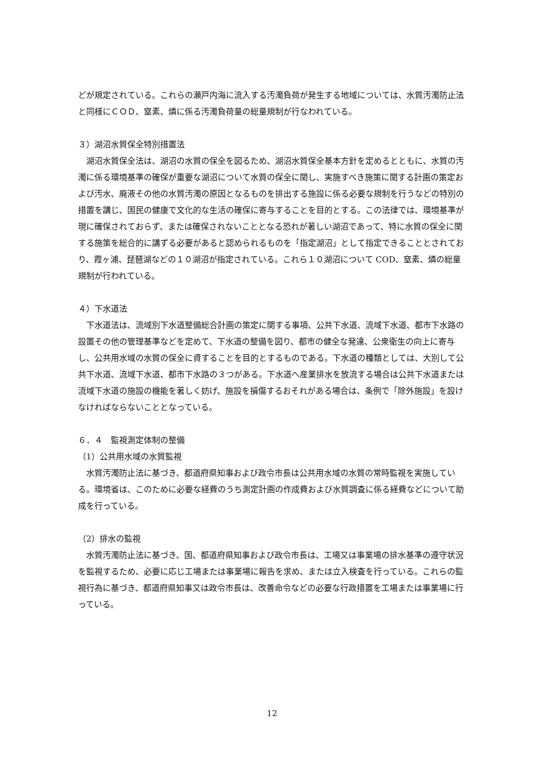どが規定されている。これらの瀬戸内海に流入する汚濁負荷が発生する地域については、水質汚濁防止法と同様にＣＯＤ、窒素、燐に係る汚濁負荷量の総量規制が行なわれている。
３）湖沼水質保全特別措置法
湖沼水質保全法は、湖沼の水質の保全を図るため、湖沼水質保全基本方針を定めるとともに、水質の汚濁に係る環境基準の確保が重要な湖沼について水質の保全に関し、実施すべき施策に関する計画の策定および汚水、廃液その他の水質汚濁の原因となるものを排出する施設に係る必要な規制を行うなどの特別の措置を講じ、国民の健康で文化的な生活の確保に寄与することを目的とする。この法律では、環境基準が現に確保されておらず、または確保されないこととなる恐れが著しい湖沼であって、特に水質の保全に関する施策を総合的に講ずる必要があると認められるものを「指定湖沼」として指定できることとされており、霞ヶ浦、琵琶湖などの１０湖沼が指定されている。これら１０湖沼について COD、窒素、燐の総量規制が行われている。
４）下水道法
下水道法は、流域別下水道整備総合計画の策定に関する事項、公共下水道、流域下水道、都市下水路の設置その他の管理基準などを定めて、下水道の整備を図り、都市の健全な発達、公衆衛生の向上に寄与し、公共用水域の水質の保全に資することを目的とするものである。下水道の種類としては、大別して公共下水道、流域下水道、都市下水路の３つがある。下水道へ産業排水を放流する場合は公共下水道または流域下水道の施設の機能を著しく妨げ、施設を損傷するおそれがある場合は、条例で「除外施設」を設けなければならないこととなっている。
６．４　監視測定体制の整備
（1）公共用水域の水質監視
水質汚濁防止法に基づき、都道府県知事および政令市長は公共用水域の水質の常時監視を実施している。環境省は、このために必要な経費のうち測定計画の作成費および水質調査に係る経費などについて助成を行っている。
（2）排水の監視
水質汚濁防止法に基づき、国、都道府県知事および政令市長は、工場又は事業場の排水基準の遵守状況を監視するため、必要に応じ工場または事業場に報告を求め、または立入検査を行っている。これらの監視行為に基づき、都道府県知事又は政令市長は、改善命令などの必要な行政措置を工場または事業場に行っている。
12